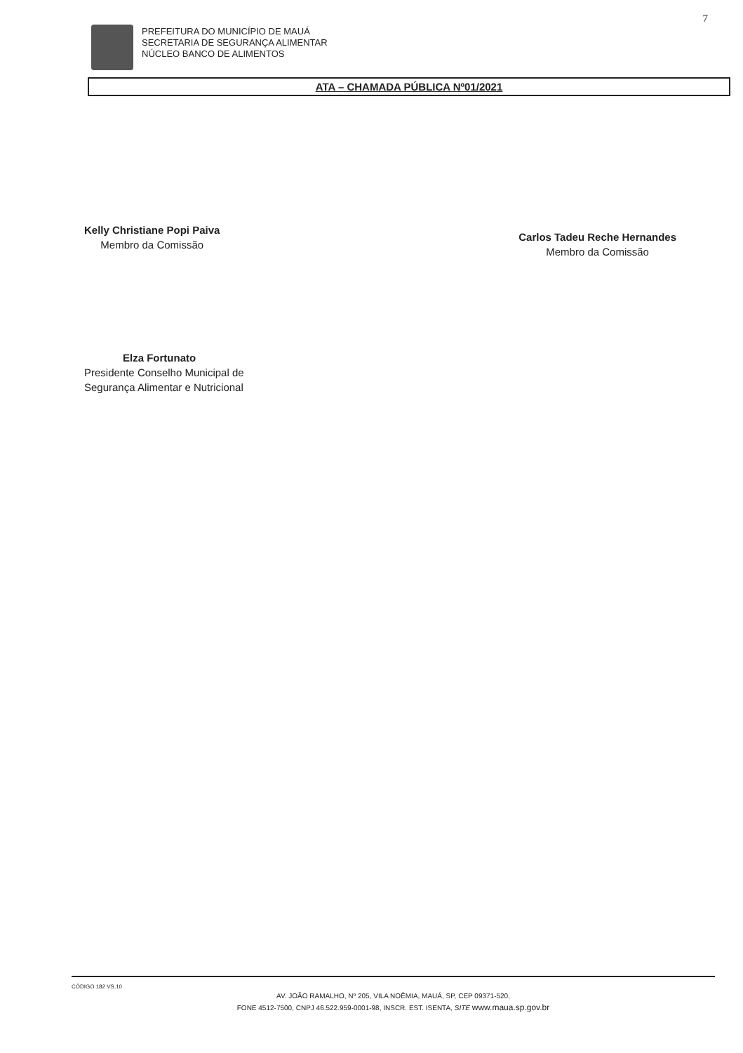7
PREFEITURA DO MUNICÍPIO DE MAUÁ
SECRETARIA DE SEGURANÇA ALIMENTAR
NÚCLEO BANCO DE ALIMENTOS
ATA – CHAMADA PÚBLICA Nº01/2021
Kelly Christiane Popi Paiva
Membro da Comissão
Carlos Tadeu Reche Hernandes
Membro da Comissão
Elza Fortunato
Presidente Conselho Municipal de
Segurança Alimentar e Nutricional
CÓDIGO 182 VS.10
AV. JOÃO RAMALHO, Nº 205, VILA NOÊMIA, MAUÁ, SP, CEP 09371-520,
FONE 4512-7500, CNPJ 46.522.959-0001-98, INSCR. EST. ISENTA, SITE www.maua.sp.gov.br